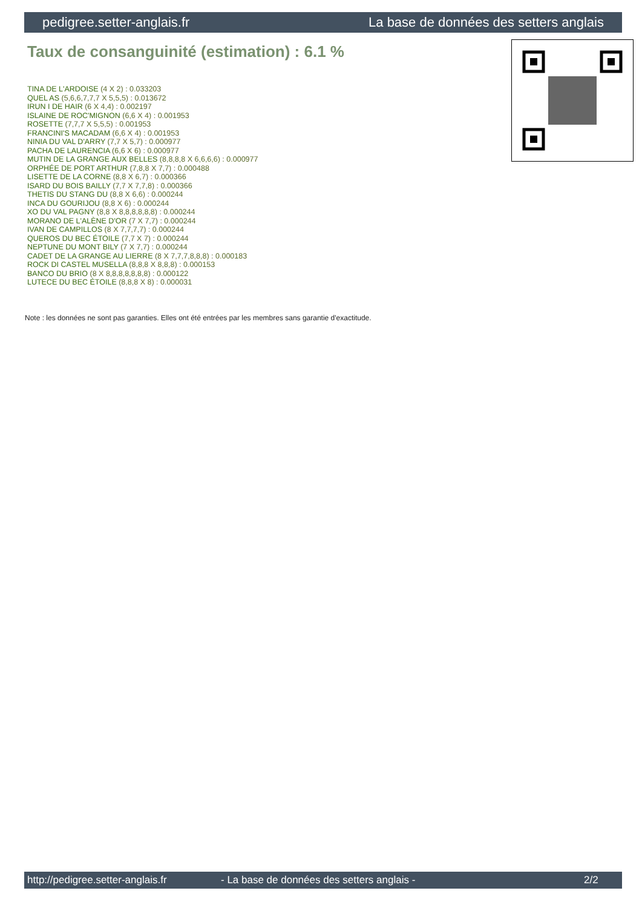pedigree.setter-anglais.fr La base de données des setters anglais
Taux de consanguinité (estimation) : 6.1 %
TINA DE L'ARDOISE (4 X 2) : 0.033203
QUEL AS (5,6,6,7,7,7 X 5,5,5) : 0.013672
IRUN I DE HAIR (6 X 4,4) : 0.002197
ISLAINE DE ROC'MIGNON (6,6 X 4) : 0.001953
ROSETTE (7,7,7 X 5,5,5) : 0.001953
FRANCINI'S MACADAM (6,6 X 4) : 0.001953
NINIA DU VAL D'ARRY (7,7 X 5,7) : 0.000977
PACHA DE LAURENCIA (6,6 X 6) : 0.000977
MUTIN DE LA GRANGE AUX BELLES (8,8,8,8 X 6,6,6,6) : 0.000977
ORPHÉE DE PORT ARTHUR (7,8,8 X 7,7) : 0.000488
LISETTE DE LA CORNE (8,8 X 6,7) : 0.000366
ISARD DU BOIS BAILLY (7,7 X 7,7,8) : 0.000366
THETIS DU STANG DU (8,8 X 6,6) : 0.000244
INCA DU GOURIJOU (8,8 X 6) : 0.000244
XO DU VAL PAGNY (8,8 X 8,8,8,8,8,8) : 0.000244
MORANO DE L'ALÈNE D'OR (7 X 7,7) : 0.000244
IVAN DE CAMPILLOS (8 X 7,7,7,7) : 0.000244
QUEROS DU BEC ÉTOILE (7,7 X 7) : 0.000244
NEPTUNE DU MONT BILY (7 X 7,7) : 0.000244
CADET DE LA GRANGE AU LIERRE (8 X 7,7,7,8,8,8) : 0.000183
ROCK DI CASTEL MUSELLA (8,8,8 X 8,8,8) : 0.000153
BANCO DU BRIO (8 X 8,8,8,8,8,8,8) : 0.000122
LUTECE DU BEC ÉTOILE (8,8,8 X 8) : 0.000031
Note : les données ne sont pas garanties. Elles ont été entrées par les membres sans garantie d'exactitude.
http://pedigree.setter-anglais.fr - La base de données des setters anglais - 2/2